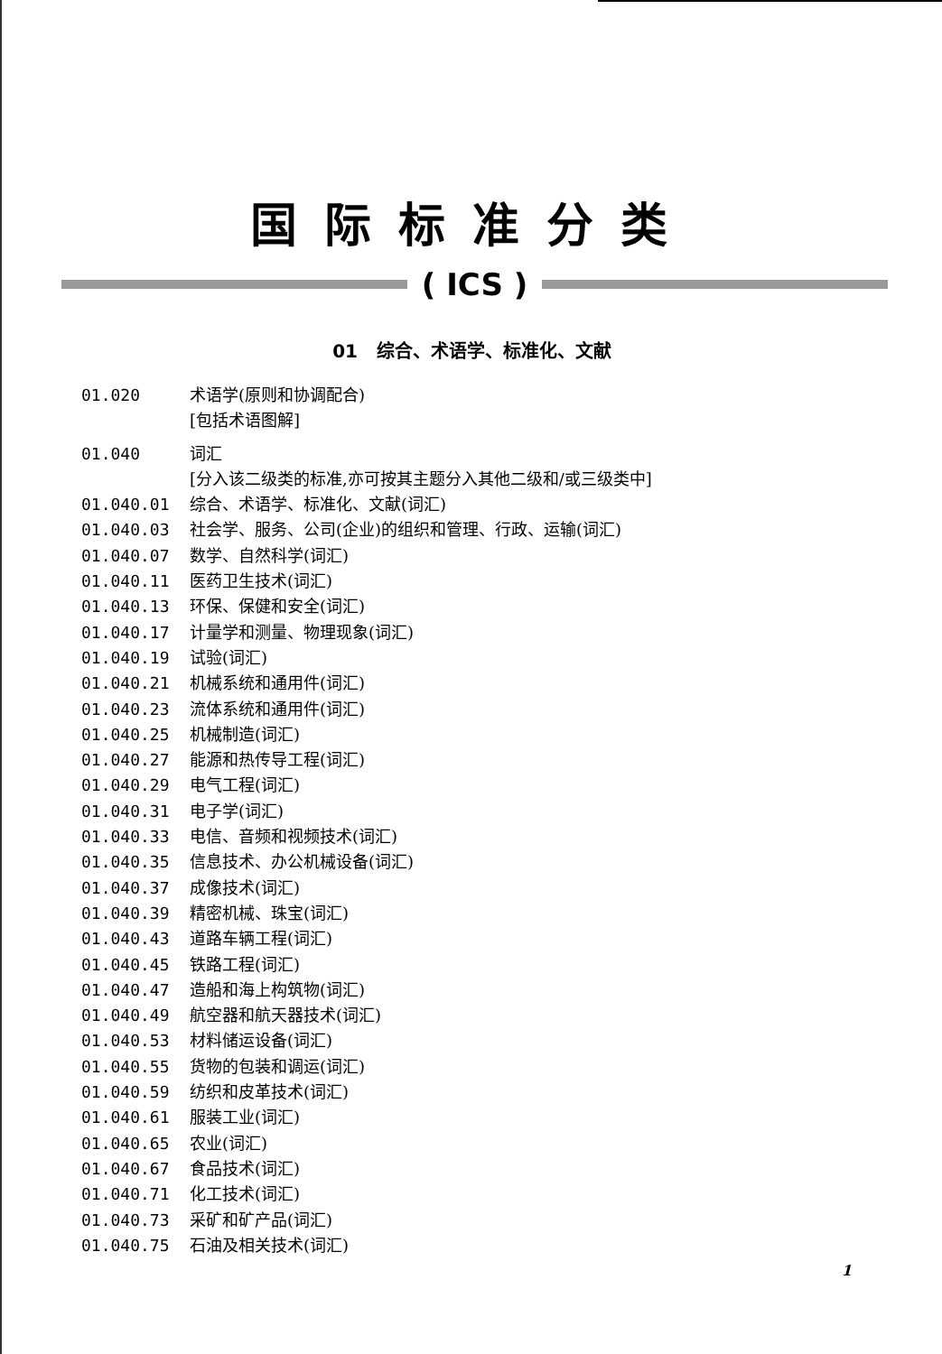国际标准分类
( ICS )
01 综合、术语学、标准化、文献
01.020 术语学(原则和协调配合)
[包括术语图解]
01.040 词汇
[分入该二级类的标准,亦可按其主题分入其他二级和/或三级类中]
01.040.01 综合、术语学、标准化、文献(词汇)
01.040.03 社会学、服务、公司(企业)的组织和管理、行政、运输(词汇)
01.040.07 数学、自然科学(词汇)
01.040.11 医药卫生技术(词汇)
01.040.13 环保、保健和安全(词汇)
01.040.17 计量学和测量、物理现象(词汇)
01.040.19 试验(词汇)
01.040.21 机械系统和通用件(词汇)
01.040.23 流体系统和通用件(词汇)
01.040.25 机械制造(词汇)
01.040.27 能源和热传导工程(词汇)
01.040.29 电气工程(词汇)
01.040.31 电子学(词汇)
01.040.33 电信、音频和视频技术(词汇)
01.040.35 信息技术、办公机械设备(词汇)
01.040.37 成像技术(词汇)
01.040.39 精密机械、珠宝(词汇)
01.040.43 道路车辆工程(词汇)
01.040.45 铁路工程(词汇)
01.040.47 造船和海上构筑物(词汇)
01.040.49 航空器和航天器技术(词汇)
01.040.53 材料储运设备(词汇)
01.040.55 货物的包装和调运(词汇)
01.040.59 纺织和皮革技术(词汇)
01.040.61 服装工业(词汇)
01.040.65 农业(词汇)
01.040.67 食品技术(词汇)
01.040.71 化工技术(词汇)
01.040.73 采矿和矿产品(词汇)
01.040.75 石油及相关技术(词汇)
1